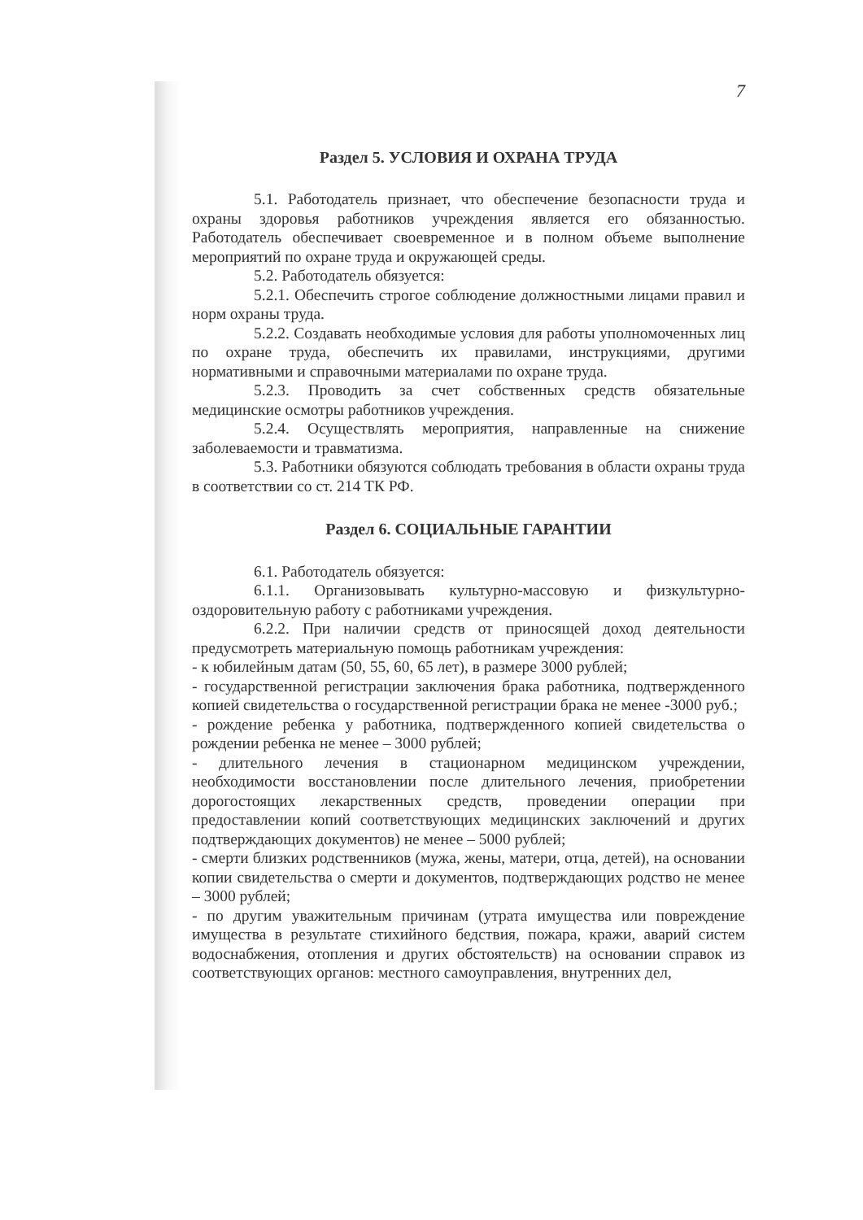7
Раздел 5. УСЛОВИЯ И ОХРАНА ТРУДА
5.1. Работодатель признает, что обеспечение безопасности труда и охраны здоровья работников учреждения является его обязанностью. Работодатель обеспечивает своевременное и в полном объеме выполнение мероприятий по охране труда и окружающей среды.
5.2. Работодатель обязуется:
5.2.1. Обеспечить строгое соблюдение должностными лицами правил и норм охраны труда.
5.2.2. Создавать необходимые условия для работы уполномоченных лиц по охране труда, обеспечить их правилами, инструкциями, другими нормативными и справочными материалами по охране труда.
5.2.3. Проводить за счет собственных средств обязательные медицинские осмотры работников учреждения.
5.2.4. Осуществлять мероприятия, направленные на снижение заболеваемости и травматизма.
5.3. Работники обязуются соблюдать требования в области охраны труда в соответствии со ст. 214 ТК РФ.
Раздел 6. СОЦИАЛЬНЫЕ ГАРАНТИИ
6.1. Работодатель обязуется:
6.1.1. Организовывать культурно-массовую и физкультурно-оздоровительную работу с работниками учреждения.
6.2.2. При наличии средств от приносящей доход деятельности предусмотреть материальную помощь работникам учреждения:
- к юбилейным датам (50, 55, 60, 65 лет), в размере 3000 рублей;
- государственной регистрации заключения брака работника, подтвержденного копией свидетельства о государственной регистрации брака не менее -3000 руб.;
- рождение ребенка у работника, подтвержденного копией свидетельства о рождении ребенка не менее – 3000 рублей;
- длительного лечения в стационарном медицинском учреждении, необходимости восстановлении после длительного лечения, приобретении дорогостоящих лекарственных средств, проведении операции при предоставлении копий соответствующих медицинских заключений и других подтверждающих документов) не менее – 5000 рублей;
- смерти близких родственников (мужа, жены, матери, отца, детей), на основании копии свидетельства о смерти и документов, подтверждающих родство не менее – 3000 рублей;
- по другим уважительным причинам (утрата имущества или повреждение имущества в результате стихийного бедствия, пожара, кражи, аварий систем водоснабжения, отопления и других обстоятельств) на основании справок из соответствующих органов: местного самоуправления, внутренних дел,